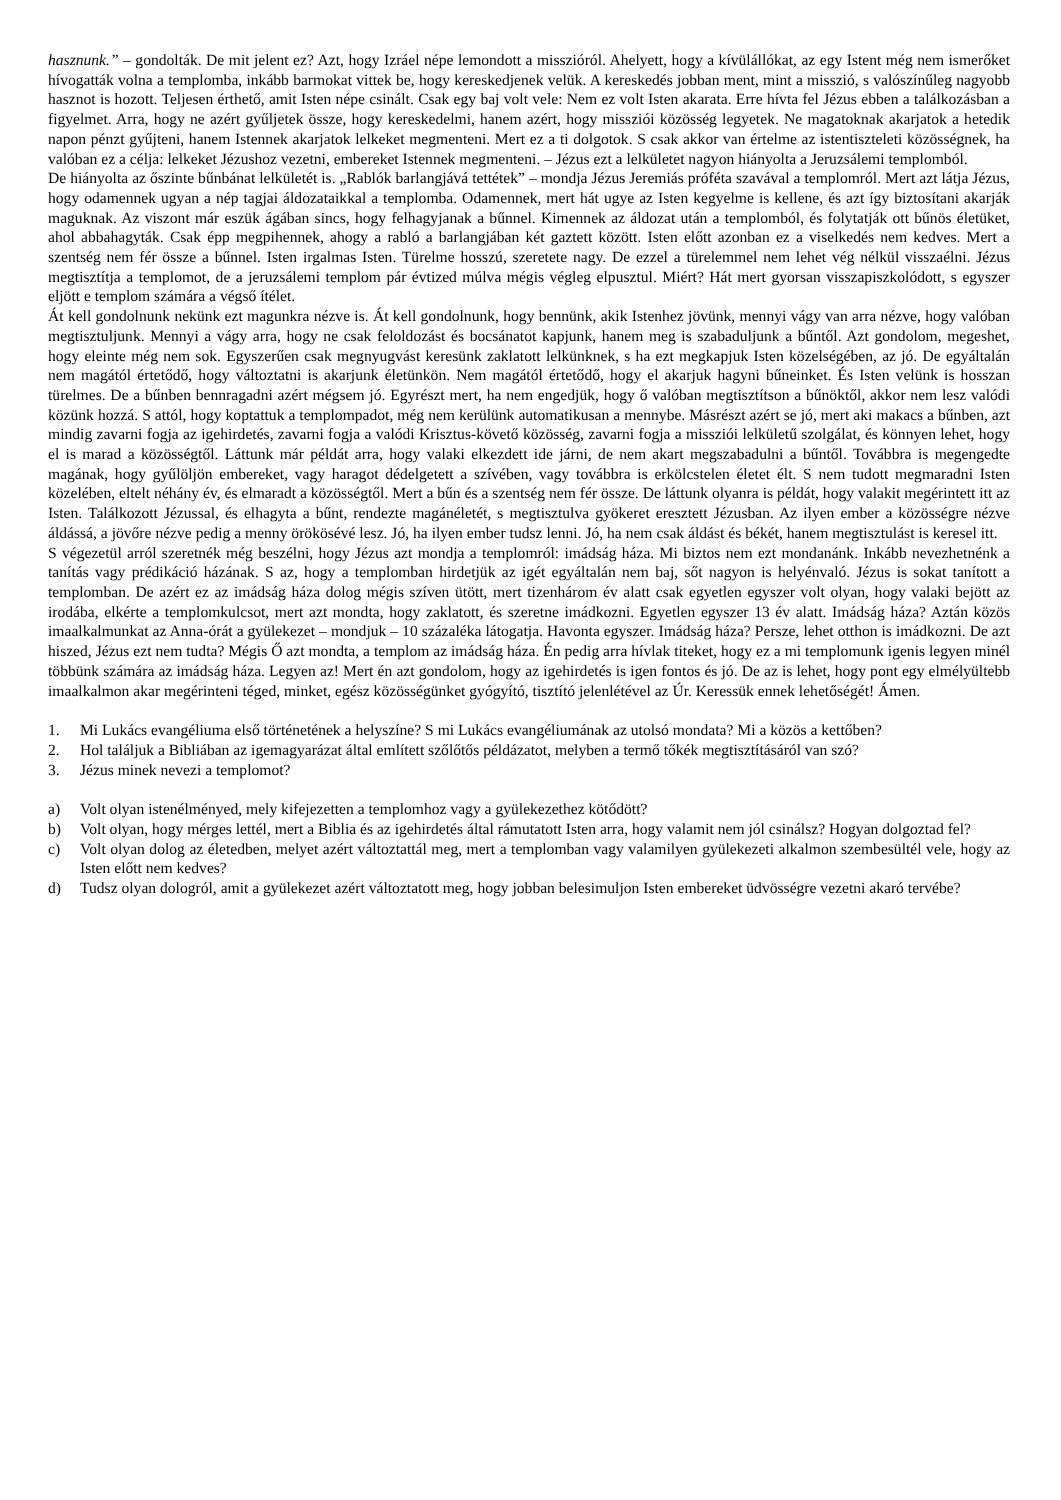hasznunk.” – gondolták. De mit jelent ez? Azt, hogy Izráel népe lemondott a misszióról. Ahelyett, hogy a kívülállókat, az egy Istent még nem ismerőket hívogatták volna a templomba, inkább barmokat vittek be, hogy kereskedjenek velük. A kereskedés jobban ment, mint a misszió, s valószínűleg nagyobb hasznot is hozott. Teljesen érthető, amit Isten népe csinált. Csak egy baj volt vele: Nem ez volt Isten akarata. Erre hívta fel Jézus ebben a találkozásban a figyelmet. Arra, hogy ne azért gyűljetek össze, hogy kereskedelmi, hanem azért, hogy missziói közösség legyetek. Ne magatoknak akarjatok a hetedik napon pénzt gyűjteni, hanem Istennek akarjatok lelkeket megmenteni. Mert ez a ti dolgotok. S csak akkor van értelme az istentiszteleti közösségnek, ha valóban ez a célja: lelkeket Jézushoz vezetni, embereket Istennek megmenteni. – Jézus ezt a lelkületet nagyon hiányolta a Jeruzsálemi templomból.
De hiányolta az őszinte bűnbánat lelkületét is. „Rablók barlangjává tettétek” – mondja Jézus Jeremiás próféta szavával a templomról. Mert azt látja Jézus, hogy odamennek ugyan a nép tagjai áldozataikkal a templomba. Odamennek, mert hát ugye az Isten kegyelme is kellene, és azt így biztosítani akarják maguknak. Az viszont már eszük ágában sincs, hogy felhagyjanak a bűnnel. Kimennek az áldozat után a templomból, és folytatják ott bűnös életüket, ahol abbahagyták. Csak épp megpihennek, ahogy a rabló a barlangjában két gaztett között. Isten előtt azonban ez a viselkedés nem kedves. Mert a szentség nem fér össze a bűnnel. Isten irgalmas Isten. Türelme hosszú, szeretete nagy. De ezzel a türelemmel nem lehet vég nélkül visszaélni. Jézus megtisztítja a templomot, de a jeruzsálemi templom pár évtized múlva mégis végleg elpusztul. Miért? Hát mert gyorsan visszapiszkolódott, s egyszer eljött e templom számára a végső ítélet.
Át kell gondolnunk nekünk ezt magunkra nézve is. Át kell gondolnunk, hogy bennünk, akik Istenhez jövünk, mennyi vágy van arra nézve, hogy valóban megtisztuljunk. Mennyi a vágy arra, hogy ne csak feloldozást és bocsánatot kapjunk, hanem meg is szabaduljunk a bűntől. Azt gondolom, megeshet, hogy eleinte még nem sok. Egyszerűen csak megnyugvást keresünk zaklatott lelkünknek, s ha ezt megkapjuk Isten közelségében, az jó. De egyáltalán nem magától értetődő, hogy változtatni is akarjunk életünkön. Nem magától értetődő, hogy el akarjuk hagyni bűneinket. És Isten velünk is hosszan türelmes. De a bűnben bennragadni azért mégsem jó. Egyrészt mert, ha nem engedjük, hogy ő valóban megtisztítson a bűnöktől, akkor nem lesz valódi közünk hozzá. S attól, hogy koptattuk a templompadot, még nem kerülünk automatikusan a mennybe. Másrészt azért se jó, mert aki makacs a bűnben, azt mindig zavarni fogja az igehirdetés, zavarni fogja a valódi Krisztus-követő közösség, zavarni fogja a missziói lelkületű szolgálat, és könnyen lehet, hogy el is marad a közösségtől. Láttunk már példát arra, hogy valaki elkezdett ide járni, de nem akart megszabadulni a bűntől. Továbbra is megengedte magának, hogy gyűlöljön embereket, vagy haragot dédelgetett a szívében, vagy továbbra is erkölcstelen életet élt. S nem tudott megmaradni Isten közelében, eltelt néhány év, és elmaradt a közösségtől. Mert a bűn és a szentség nem fér össze. De láttunk olyanra is példát, hogy valakit megérintett itt az Isten. Találkozott Jézussal, és elhagyta a bűnt, rendezte magánéletét, s megtisztulva gyökeret eresztett Jézusban. Az ilyen ember a közösségre nézve áldássá, a jövőre nézve pedig a menny örökösévé lesz. Jó, ha ilyen ember tudsz lenni. Jó, ha nem csak áldást és békét, hanem megtisztulást is keresel itt.
S végezetül arról szeretnék még beszélni, hogy Jézus azt mondja a templomról: imádság háza. Mi biztos nem ezt mondanánk. Inkább nevezhetnénk a tanítás vagy prédikáció házának. S az, hogy a templomban hirdetjük az igét egyáltalán nem baj, sőt nagyon is helyénvaló. Jézus is sokat tanított a templomban. De azért ez az imádság háza dolog mégis szíven ütött, mert tizenhárom év alatt csak egyetlen egyszer volt olyan, hogy valaki bejött az irodába, elkérte a templomkulcsot, mert azt mondta, hogy zaklatott, és szeretne imádkozni. Egyetlen egyszer 13 év alatt. Imádság háza? Aztán közös imaalkalmunkat az Anna-órát a gyülekezet – mondjuk – 10 százaléka látogatja. Havonta egyszer. Imádság háza? Persze, lehet otthon is imádkozni. De azt hiszed, Jézus ezt nem tudta? Mégis Ő azt mondta, a templom az imádság háza. Én pedig arra hívlak titeket, hogy ez a mi templomunk igenis legyen minél többünk számára az imádság háza. Legyen az! Mert én azt gondolom, hogy az igehirdetés is igen fontos és jó. De az is lehet, hogy pont egy elmélyültebb imaalkalmon akar megérinteni téged, minket, egész közösségünket gyógyító, tisztító jelenlétével az Úr. Keressük ennek lehetőségét! Ámen.
1. Mi Lukács evangéliuma első történetének a helyszíne? S mi Lukács evangéliumának az utolsó mondata? Mi a közös a kettőben?
2. Hol találjuk a Bibliában az igemagyarázat által említett szőlőtős példázatot, melyben a termő tőkék megtisztításáról van szó?
3. Jézus minek nevezi a templomot?
a) Volt olyan istenélményed, mely kifejezetten a templomhoz vagy a gyülekezethez kötődött?
b) Volt olyan, hogy mérges lettél, mert a Biblia és az igehirdetés által rámutatott Isten arra, hogy valamit nem jól csinálsz? Hogyan dolgoztad fel?
c) Volt olyan dolog az életedben, melyet azért változtattál meg, mert a templomban vagy valamilyen gyülekezeti alkalmon szembesültél vele, hogy az Isten előtt nem kedves?
d) Tudsz olyan dologról, amit a gyülekezet azért változtatott meg, hogy jobban belesimuljon Isten embereket üdvösségre vezetni akaró tervébe?